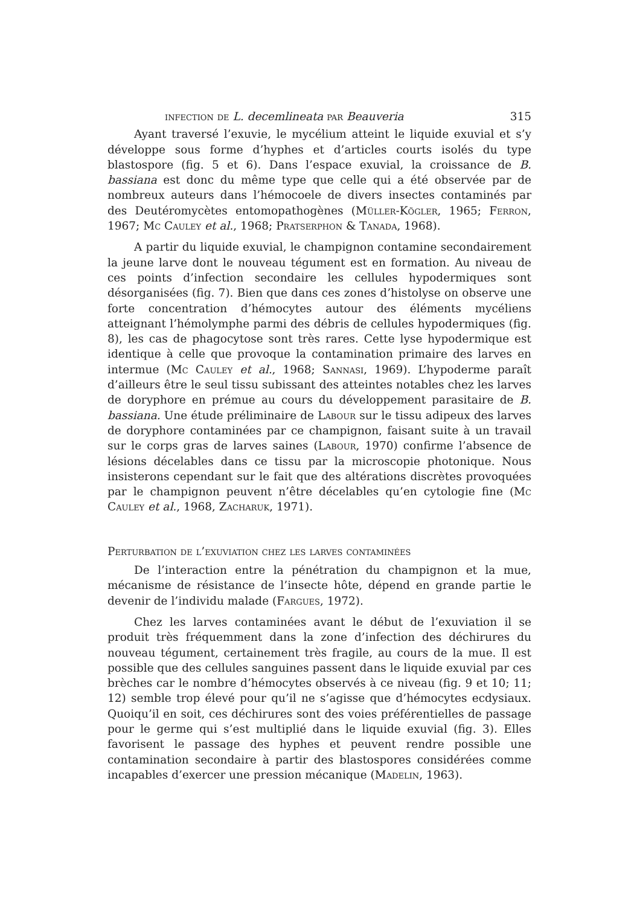infection de L. decemlineata par Beauveria 315
Ayant traversé l’exuvie, le mycélium atteint le liquide exuvial et s’y développe sous forme d’hyphes et d’articles courts isolés du type blastospore (fig. 5 et 6). Dans l’espace exuvial, la croissance de B. bassiana est donc du même type que celle qui a été observée par de nombreux auteurs dans l’hémocoele de divers insectes contaminés par des Deutéromycètes entomopathogènes (Müller-Kögler, 1965; Ferron, 1967; Mc Cauley et al., 1968; Pratserphon & Tanada, 1968).
A partir du liquide exuvial, le champignon contamine secondairement la jeune larve dont le nouveau tégument est en formation. Au niveau de ces points d’infection secondaire les cellules hypodermiques sont désorganisées (fig. 7). Bien que dans ces zones d’histolyse on observe une forte concentration d’hémocytes autour des éléments mycéliens atteignant l’hémolymphe parmi des débris de cellules hypodermiques (fig. 8), les cas de phagocytose sont très rares. Cette lyse hypodermique est identique à celle que provoque la contamination primaire des larves en intermue (Mc Cauley et al., 1968; Sannasi, 1969). L’hypoderme paraît d’ailleurs être le seul tissu subissant des atteintes notables chez les larves de doryphore en prémue au cours du développement parasitaire de B. bassiana. Une étude préliminaire de Labour sur le tissu adipeux des larves de doryphore contaminées par ce champignon, faisant suite à un travail sur le corps gras de larves saines (Labour, 1970) confirme l’absence de lésions décelables dans ce tissu par la microscopie photonique. Nous insisterons cependant sur le fait que des altérations discrètes provoquées par le champignon peuvent n’être décelables qu’en cytologie fine (Mc Cauley et al., 1968, Zacharuk, 1971).
Perturbation de l’exuviation chez les larves contaminées
De l’interaction entre la pénétration du champignon et la mue, mécanisme de résistance de l’insecte hôte, dépend en grande partie le devenir de l’individu malade (Fargues, 1972).
Chez les larves contaminées avant le début de l’exuviation il se produit très fréquemment dans la zone d’infection des déchirures du nouveau tégument, certainement très fragile, au cours de la mue. Il est possible que des cellules sanguines passent dans le liquide exuvial par ces brèches car le nombre d’hémocytes observés à ce niveau (fig. 9 et 10; 11; 12) semble trop élevé pour qu’il ne s’agisse que d’hémocytes ecdysiaux. Quoiqu’il en soit, ces déchirures sont des voies préférentielles de passage pour le germe qui s’est multiplié dans le liquide exuvial (fig. 3). Elles favorisent le passage des hyphes et peuvent rendre possible une contamination secondaire à partir des blastospores considérées comme incapables d’exercer une pression mécanique (Madelin, 1963).